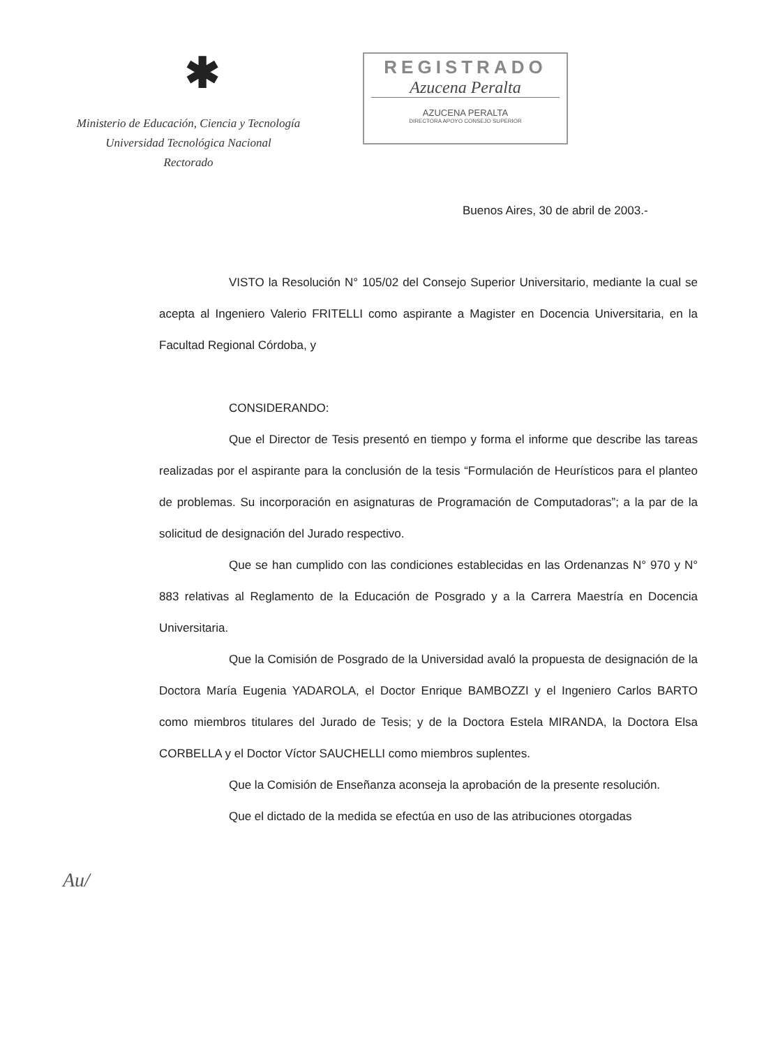✱
Ministerio de Educación, Ciencia y Tecnología
Universidad Tecnológica Nacional
Rectorado
REGISTRADO
Azucena Peralta
AZUCENA PERALTA
DIRECTORA APOYO CONSEJO SUPERIOR
Buenos Aires, 30 de abril de 2003.-
VISTO la Resolución N° 105/02 del Consejo Superior Universitario, mediante la cual se acepta al Ingeniero Valerio FRITELLI como aspirante a Magister en Docencia Universitaria, en la Facultad Regional Córdoba, y
CONSIDERANDO:
Que el Director de Tesis presentó en tiempo y forma el informe que describe las tareas realizadas por el aspirante para la conclusión de la tesis “Formulación de Heurísticos para el planteo de problemas. Su incorporación en asignaturas de Programación de Computadoras”; a la par de la solicitud de designación del Jurado respectivo.
Que se han cumplido con las condiciones establecidas en las Ordenanzas N° 970 y N° 883 relativas al Reglamento de la Educación de Posgrado y a la Carrera Maestría en Docencia Universitaria.
Que la Comisión de Posgrado de la Universidad avaló la propuesta de designación de la Doctora María Eugenia YADAROLA, el Doctor Enrique BAMBOZZI y el Ingeniero Carlos BARTO como miembros titulares del Jurado de Tesis; y de la Doctora Estela MIRANDA, la Doctora Elsa CORBELLA y el Doctor Víctor SAUCHELLI como miembros suplentes.
Que la Comisión de Enseñanza aconseja la aprobación de la presente resolución.
Que el dictado de la medida se efectúa en uso de las atribuciones otorgadas
Au/